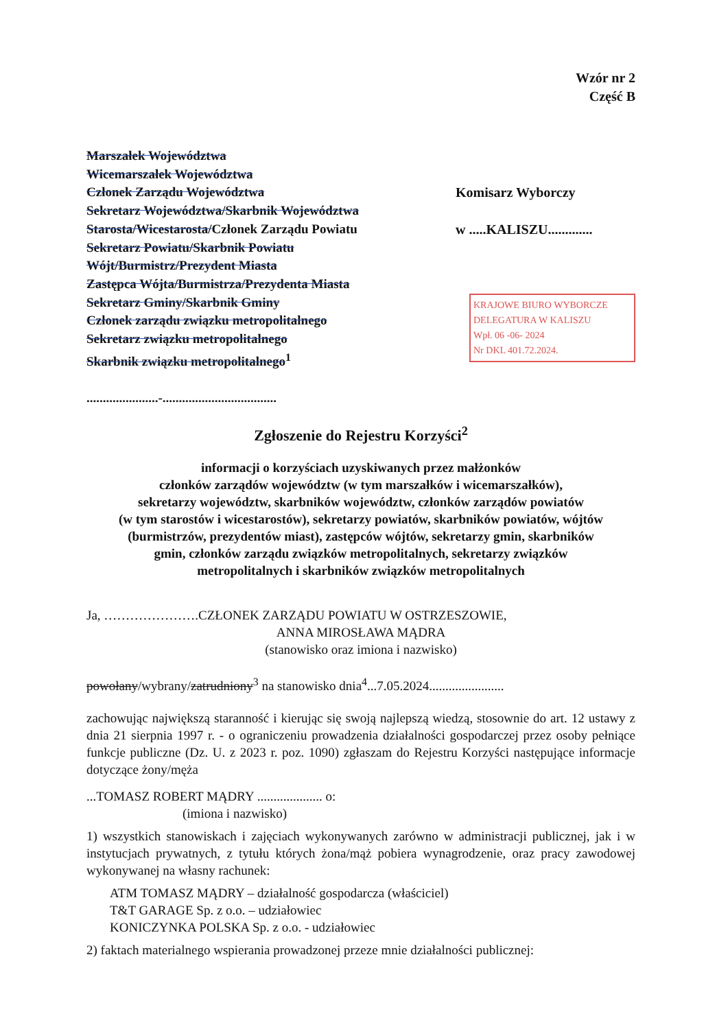Wzór nr 2
Część B
Marszałek Województwa
Wicemarszałek Województwa
Członek Zarządu Województwa
Sekretarz Województwa/Skarbnik Województwa
Starosta/Wicestarosta/Członek Zarządu Powiatu
Sekretarz Powiatu/Skarbnik Powiatu
Wójt/Burmistrz/Prezydent Miasta
Zastępca Wójta/Burmistrza/Prezydenta Miasta
Sekretarz Gminy/Skarbnik Gminy
Członek zarządu związku metropolitalnego
Sekretarz związku metropolitalnego
Skarbnik związku metropolitalnego<sup>1</sup>
......................-...................................
Komisarz Wyborczy
w .....KALISZU.............
KRAJOWE BIURO WYBORCZE
DELEGATURA W KALISZU
Wpł. 06 -06- 2024
Nr DKL 401.72.2024.
Zgłoszenie do Rejestru Korzyści<sup>2</sup>
informacji o korzyściach uzyskiwanych przez małżonków
członków zarządów województw (w tym marszałków i wicemarszałków),
sekretarzy województw, skarbników województw, członków zarządów powiatów
(w tym starostów i wicestarostów), sekretarzy powiatów, skarbników powiatów, wójtów
(burmistrzów, prezydentów miast), zastępców wójtów, sekretarzy gmin, skarbników
gmin, członków zarządu związków metropolitalnych, sekretarzy związków
metropolitalnych i skarbników związków metropolitalnych
Ja, ………………….CZŁONEK ZARZĄDU POWIATU W OSTRZESZOWIE,
ANNA MIROSŁAWA MĄDRA
(stanowisko oraz imiona i nazwisko)
powołany/wybrany/zatrudniony<sup>3</sup> na stanowisko dnia<sup>4</sup>...7.05.2024.......................
zachowując największą staranność i kierując się swoją najlepszą wiedzą, stosownie do art. 12 ustawy z dnia 21 sierpnia 1997 r. - o ograniczeniu prowadzenia działalności gospodarczej przez osoby pełniące funkcje publiczne (Dz. U. z 2023 r. poz. 1090) zgłaszam do Rejestru Korzyści następujące informacje dotyczące żony/męża
...TOMASZ ROBERT MĄDRY .................... o:
(imiona i nazwisko)
1) wszystkich stanowiskach i zajęciach wykonywanych zarówno w administracji publicznej, jak i w instytucjach prywatnych, z tytułu których żona/mąż pobiera wynagrodzenie, oraz pracy zawodowej wykonywanej na własny rachunek:
ATM TOMASZ MĄDRY – działalność gospodarcza (właściciel)
T&T GARAGE Sp. z o.o. – udziałowiec
KONICZYNKA POLSKA Sp. z o.o. - udziałowiec
2) faktach materialnego wspierania prowadzonej przeze mnie działalności publicznej: